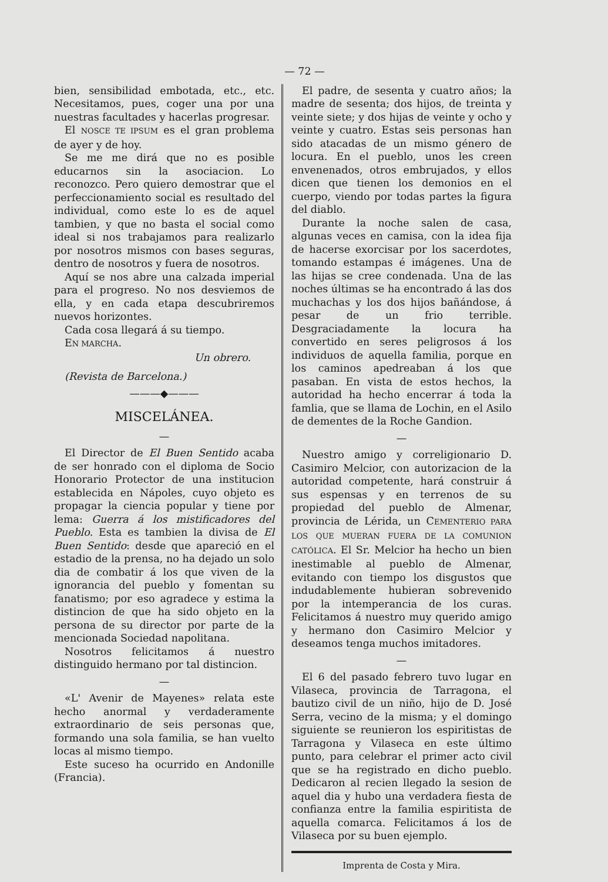— 72 —
bien, sensibilidad embotada, etc., etc. Necesitamos, pues, coger una por una nuestras facultades y hacerlas progresar.
El NOSCE TE IPSUM es el gran problema de ayer y de hoy.
Se me me dirá que no es posible educarnos sin la asociacion. Lo reconozco. Pero quiero demostrar que el perfeccionamiento social es resultado del individual, como este lo es de aquel tambien, y que no basta el social como ideal si nos trabajamos para realizarlo por nosotros mismos con bases seguras, dentro de nosotros y fuera de nosotros.
Aquí se nos abre una calzada imperial para el progreso. No nos desviemos de ella, y en cada etapa descubriremos nuevos horizontes.
Cada cosa llegará á su tiempo.
EN MARCHA.
Un obrero.
(Revista de Barcelona.)
———◆———
MISCELÁNEA.
—
El Director de El Buen Sentido acaba de ser honrado con el diploma de Socio Honorario Protector de una institucion establecida en Nápoles, cuyo objeto es propagar la ciencia popular y tiene por lema: Guerra á los mistificadores del Pueblo. Esta es tambien la divisa de El Buen Sentido: desde que apareció en el estadio de la prensa, no ha dejado un solo dia de combatir á los que viven de la ignorancia del pueblo y fomentan su fanatismo; por eso agradece y estima la distincion de que ha sido objeto en la persona de su director por parte de la mencionada Sociedad napolitana.
Nosotros felicitamos á nuestro distinguido hermano por tal distincion.
—
«L' Avenir de Mayenes» relata este hecho anormal y verdaderamente extraordinario de seis personas que, formando una sola familia, se han vuelto locas al mismo tiempo.
Este suceso ha ocurrido en Andonille (Francia).
El padre, de sesenta y cuatro años; la madre de sesenta; dos hijos, de treinta y veinte siete; y dos hijas de veinte y ocho y veinte y cuatro. Estas seis personas han sido atacadas de un mismo género de locura. En el pueblo, unos les creen envenenados, otros embrujados, y ellos dicen que tienen los demonios en el cuerpo, viendo por todas partes la figura del diablo.
Durante la noche salen de casa, algunas veces en camisa, con la idea fija de hacerse exorcisar por los sacerdotes, tomando estampas é imágenes. Una de las hijas se cree condenada. Una de las noches últimas se ha encontrado á las dos muchachas y los dos hijos bañándose, á pesar de un frio terrible. Desgraciadamente la locura ha convertido en seres peligrosos á los individuos de aquella familia, porque en los caminos apedreaban á los que pasaban. En vista de estos hechos, la autoridad ha hecho encerrar á toda la famlia, que se llama de Lochin, en el Asilo de dementes de la Roche Gandion.
—
Nuestro amigo y correligionario D. Casimiro Melcior, con autorizacion de la autoridad competente, hará construir á sus espensas y en terrenos de su propiedad del pueblo de Almenar, provincia de Lérida, un CEMENTERIO PARA LOS QUE MUERAN FUERA DE LA COMUNION CATÓLICA. El Sr. Melcior ha hecho un bien inestimable al pueblo de Almenar, evitando con tiempo los disgustos que indudablemente hubieran sobrevenido por la intemperancia de los curas. Felicitamos á nuestro muy querido amigo y hermano don Casimiro Melcior y deseamos tenga muchos imitadores.
—
El 6 del pasado febrero tuvo lugar en Vilaseca, provincia de Tarragona, el bautizo civil de un niño, hijo de D. José Serra, vecino de la misma; y el domingo siguiente se reunieron los espiritistas de Tarragona y Vilaseca en este último punto, para celebrar el primer acto civil que se ha registrado en dicho pueblo. Dedicaron al recien llegado la sesion de aquel dia y hubo una verdadera fiesta de confianza entre la familia espiritista de aquella comarca. Felicitamos á los de Vilaseca por su buen ejemplo.
Imprenta de Costa y Mira.